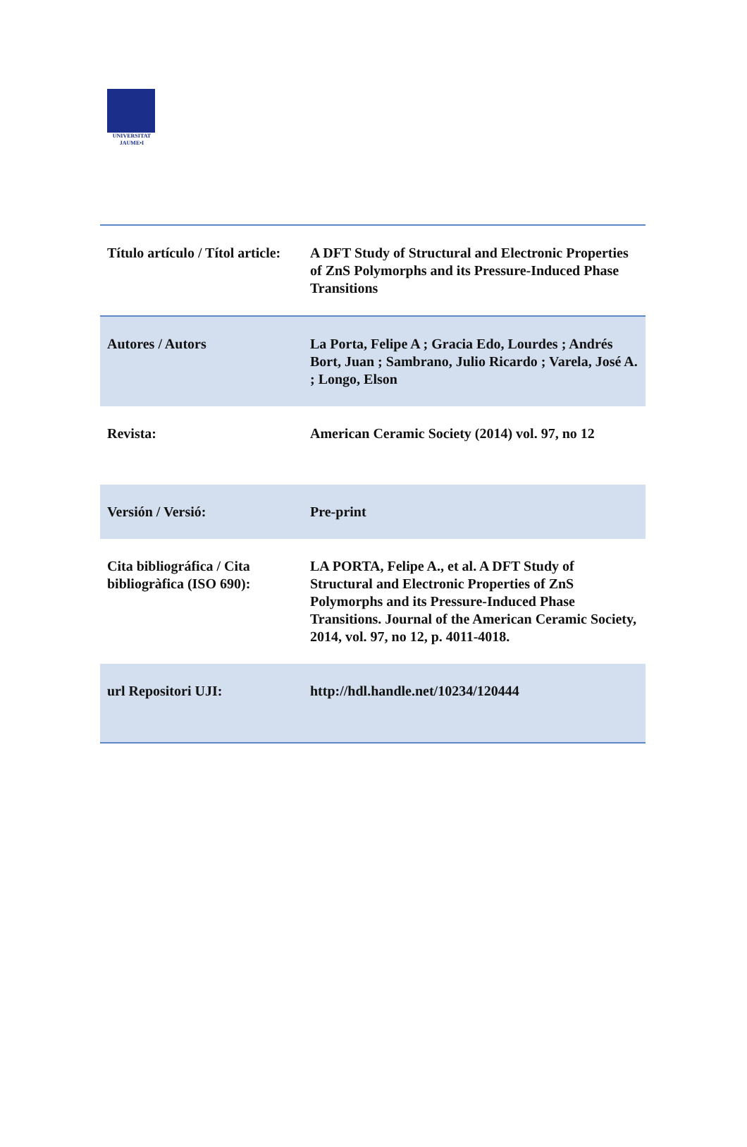UNIVERSITAT
JAUME•I
| Título artículo / Títol article: | A DFT Study of Structural and Electronic Properties of ZnS Polymorphs and its Pressure-Induced Phase Transitions |
| Autores / Autors | La Porta, Felipe A ; Gracia Edo, Lourdes ; Andrés Bort, Juan ; Sambrano, Julio Ricardo ; Varela, José A. ; Longo, Elson |
| Revista: | American Ceramic Society (2014) vol. 97, no 12 |
| Versión / Versió: | Pre-print |
| Cita bibliográfica / Cita bibliogràfica (ISO 690): | LA PORTA, Felipe A., et al. A DFT Study of Structural and Electronic Properties of ZnS Polymorphs and its Pressure‐Induced Phase Transitions. Journal of the American Ceramic Society, 2014, vol. 97, no 12, p. 4011-4018. |
| url Repositori UJI: | http://hdl.handle.net/10234/120444 |